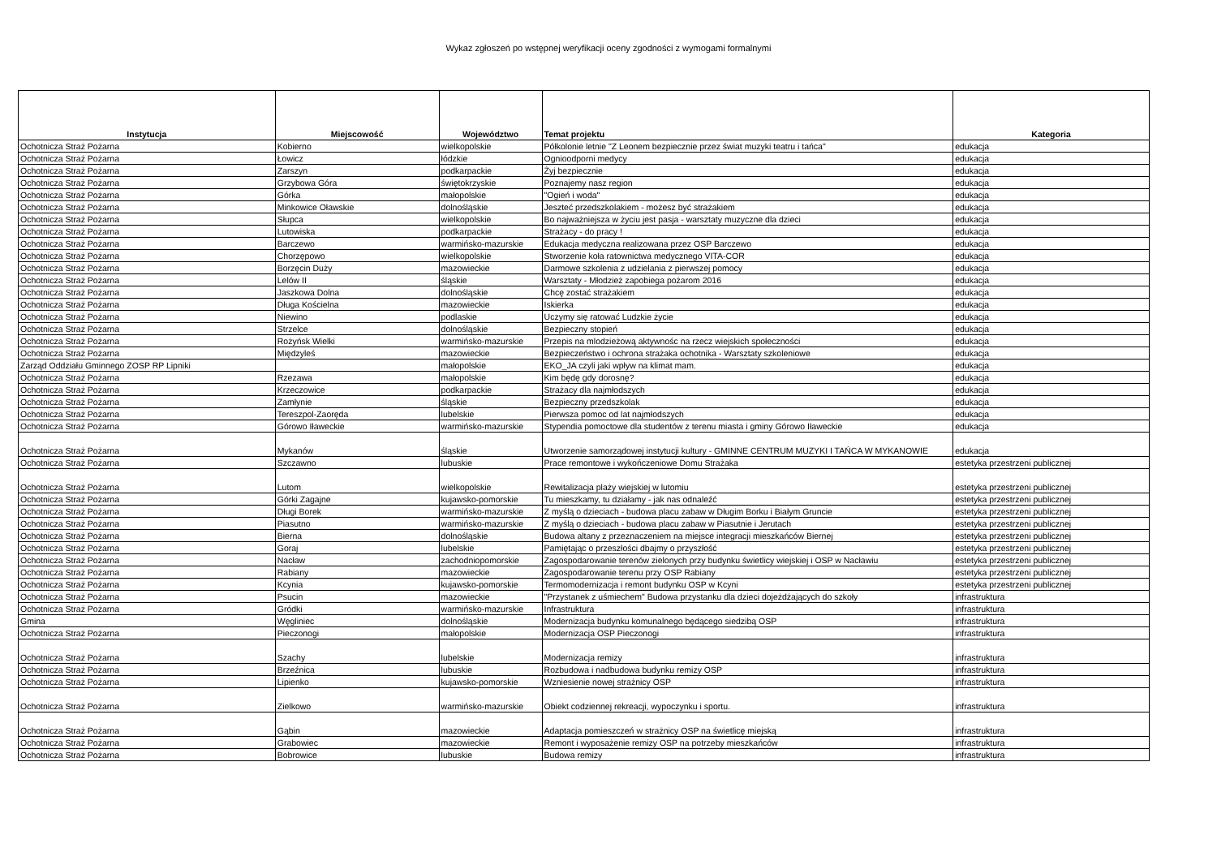Wykaz zgłoszeń po wstępnej weryfikacji oceny zgodności z wymogami formalnymi
| Instytucja | Miejscowość | Województwo | Temat projektu | Kategoria |
| --- | --- | --- | --- | --- |
| Ochotnicza Straż Pożarna | Kobierno | wielkopolskie | Półkolonie letnie "Z Leonem bezpiecznie przez świat muzyki teatru i tańca" | edukacja |
| Ochotnicza Straż Pożarna | Łowicz | łódzkie | Ognioodporni medycy | edukacja |
| Ochotnicza Straż Pożarna | Zarszyn | podkarpackie | Żyj bezpiecznie | edukacja |
| Ochotnicza Straż Pożarna | Grzybowa Góra | świętokrzyskie | Poznajemy nasz region | edukacja |
| Ochotnicza Straż Pożarna | Górka | małopolskie | "Ogień i woda" | edukacja |
| Ochotnicza Straż Pożarna | Minkowice Oławskie | dolnośląskie | Jeszteć przedszkolakiem - możesz być strażakiem | edukacja |
| Ochotnicza Straż Pożarna | Słupca | wielkopolskie | Bo najważniejsza w życiu jest pasja - warsztaty muzyczne dla dzieci | edukacja |
| Ochotnicza Straż Pożarna | Lutowiska | podkarpackie | Strażacy - do pracy ! | edukacja |
| Ochotnicza Straż Pożarna | Barczewo | warmińsko-mazurskie | Edukacja medyczna realizowana przez OSP Barczewo | edukacja |
| Ochotnicza Straż Pożarna | Chorzępowo | wielkopolskie | Stworzenie koła ratownictwa medycznego VITA-COR | edukacja |
| Ochotnicza Straż Pożarna | Borzęcin Duży | mazowieckie | Darmowe szkolenia z udzielania z pierwszej pomocy | edukacja |
| Ochotnicza Straż Pożarna | Lelów II | śląskie | Warsztaty - Młodzież zapobiega pożarom 2016 | edukacja |
| Ochotnicza Straż Pożarna | Jaszkowa Dolna | dolnośląskie | Chcę zostać strażakiem | edukacja |
| Ochotnicza Straż Pożarna | Długa Kościelna | mazowieckie | Iskierka | edukacja |
| Ochotnicza Straż Pożarna | Niewino | podlaskie | Uczymy się ratować Ludzkie życie | edukacja |
| Ochotnicza Straż Pożarna | Strzelce | dolnośląskie | Bezpieczny stopień | edukacja |
| Ochotnicza Straż Pożarna | Rożyńsk Wielki | warmińsko-mazurskie | Przepis na mlodzieżową aktywnośc na rzecz wiejskich społeczności | edukacja |
| Ochotnicza Straż Pożarna | Międzyleś | mazowieckie | Bezpieczeństwo i ochrona strażaka ochotnika - Warsztaty szkoleniowe | edukacja |
| Zarząd Oddziału Gminnego ZOSP RP Lipniki | | małopolskie | EKO_JA czyli jaki wpływ na klimat mam. | edukacja |
| Ochotnicza Straż Pożarna | Rzezawa | małopolskie | Kim będę gdy dorosnę? | edukacja |
| Ochotnicza Straż Pożarna | Krzeczowice | podkarpackie | Strażacy dla najmłodszych | edukacja |
| Ochotnicza Straż Pożarna | Zamłynie | śląskie | Bezpieczny przedszkolak | edukacja |
| Ochotnicza Straż Pożarna | Tereszpol-Zaoręda | lubelskie | Pierwsza pomoc od lat najmłodszych | edukacja |
| Ochotnicza Straż Pożarna | Górowo Iławeckie | warmińsko-mazurskie | Stypendia pomoctowe dla studentów z terenu miasta i gminy Górowo Iławeckie | edukacja |
| Ochotnicza Straż Pożarna | Mykanów | śląskie | Utworzenie samorządowej instytucji kultury - GMINNE CENTRUM MUZYKI I TAŃCA W MYKANOWIE | edukacja |
| Ochotnicza Straż Pożarna | Szczawno | lubuskie | Prace remontowe i wykończeniowe Domu Strażaka | estetyka przestrzeni publicznej |
| Ochotnicza Straż Pożarna | Lutom | wielkopolskie | Rewitalizacja plaży wiejskiej w lutomiu | estetyka przestrzeni publicznej |
| Ochotnicza Straż Pożarna | Górki Zagajne | kujawsko-pomorskie | Tu mieszkamy, tu działamy - jak nas odnaleźć | estetyka przestrzeni publicznej |
| Ochotnicza Straż Pożarna | Długi Borek | warmińsko-mazurskie | Z myślą o dzieciach - budowa placu zabaw w Długim Borku i Białym Gruncie | estetyka przestrzeni publicznej |
| Ochotnicza Straż Pożarna | Piasutno | warmińsko-mazurskie | Z myślą o dzieciach - budowa placu zabaw w Piasutnie i Jerutach | estetyka przestrzeni publicznej |
| Ochotnicza Straż Pożarna | Bierna | dolnośląskie | Budowa altany z przeznaczeniem na miejsce integracji mieszkańców Biernej | estetyka przestrzeni publicznej |
| Ochotnicza Straż Pożarna | Goraj | lubelskie | Pamiętając o przeszłości dbajmy o przyszłość | estetyka przestrzeni publicznej |
| Ochotnicza Straż Pożarna | Nacław | zachodniopomorskie | Zagospodarowanie terenów zielonych przy budynku świetlicy wiejskiej i OSP w Nacławiu | estetyka przestrzeni publicznej |
| Ochotnicza Straż Pożarna | Rabiany | mazowieckie | Zagospodarowanie terenu przy OSP Rabiany | estetyka przestrzeni publicznej |
| Ochotnicza Straż Pożarna | Kcynia | kujawsko-pomorskie | Termomodernizacja i remont budynku OSP w Kcyni | estetyka przestrzeni publicznej |
| Ochotnicza Straż Pożarna | Psucin | mazowieckie | "Przystanek z uśmiechem" Budowa przystanku dla dzieci dojeżdżających do szkoły | infrastruktura |
| Ochotnicza Straż Pożarna | Gródki | warmińsko-mazurskie | Infrastruktura | infrastruktura |
| Gmina | Węgliniec | dolnośląskie | Modernizacja budynku komunalnego będącego siedzibą OSP | infrastruktura |
| Ochotnicza Straż Pożarna | Pieczonogi | małopolskie | Modernizacja OSP Pieczonogi | infrastruktura |
| Ochotnicza Straż Pożarna | Szachy | lubelskie | Modernizacja remizy | infrastruktura |
| Ochotnicza Straż Pożarna | Brzeźnica | lubuskie | Rozbudowa i nadbudowa budynku remizy OSP | infrastruktura |
| Ochotnicza Straż Pożarna | Lipienko | kujawsko-pomorskie | Wzniesienie nowej strażnicy OSP | infrastruktura |
| Ochotnicza Straż Pożarna | Zielkowo | warmińsko-mazurskie | Obiekt codziennej rekreacji, wypoczynku i sportu. | infrastruktura |
| Ochotnicza Straż Pożarna | Gąbin | mazowieckie | Adaptacja pomieszczeń w strażnicy OSP na świetlicę miejską | infrastruktura |
| Ochotnicza Straż Pożarna | Grabowiec | mazowieckie | Remont i wyposażenie remizy OSP na potrzeby mieszkańców | infrastruktura |
| Ochotnicza Straż Pożarna | Bobrowice | lubuskie | Budowa remizy | infrastruktura |